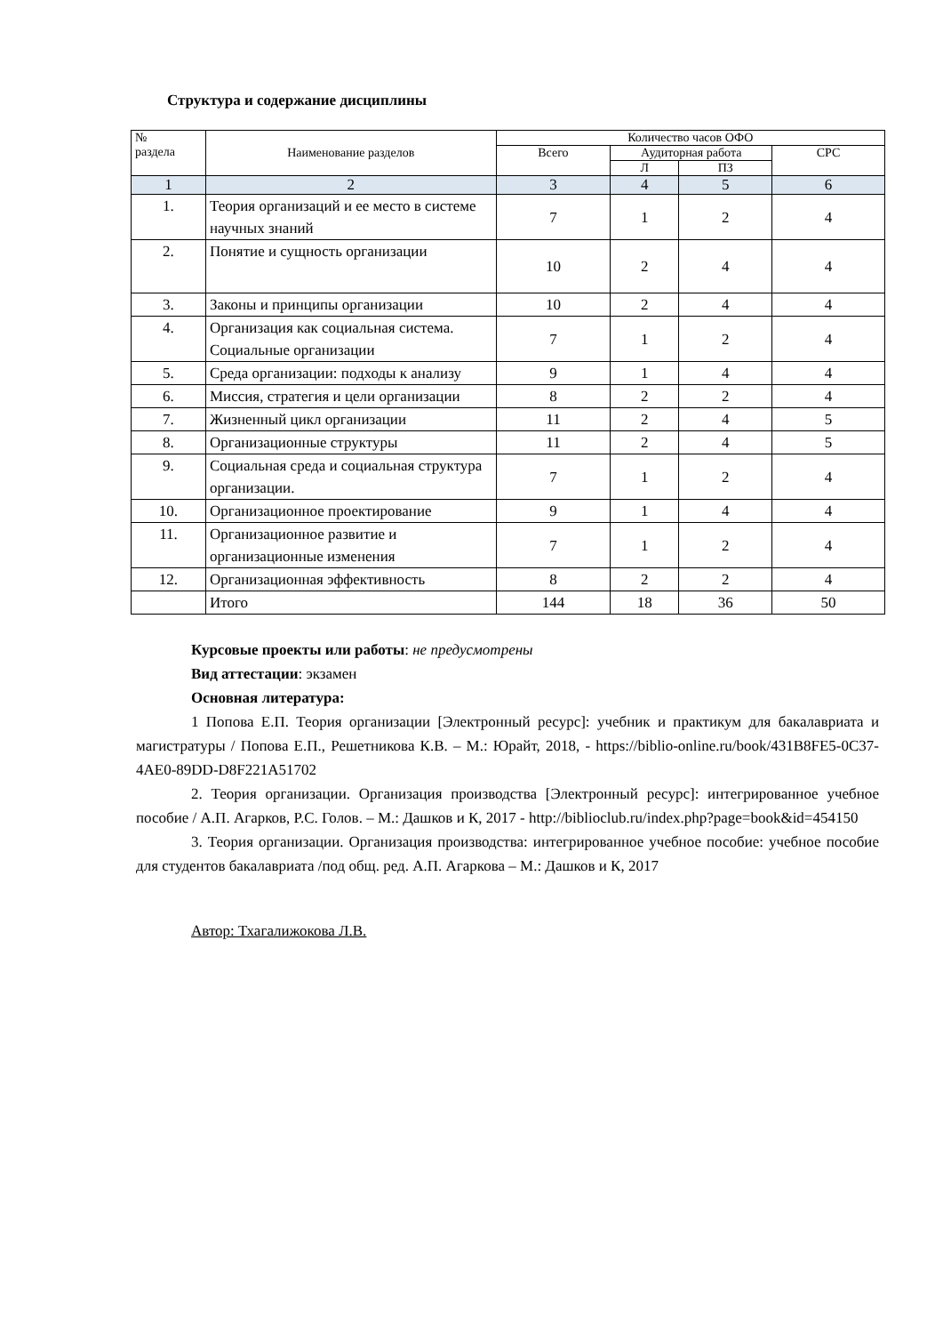Структура и содержание дисциплины
| № раздела | Наименование разделов | Количество часов ОФО | | | |
| --- | --- | --- | --- | --- | --- |
| | | Всего | Аудиторная работа | | СРС |
| | | | Л | ПЗ | |
| 1 | 2 | 3 | 4 | 5 | 6 |
| 1. | Теория организаций и ее место в системе научных знаний | 7 | 1 | 2 | 4 |
| 2. | Понятие и сущность организации | 10 | 2 | 4 | 4 |
| 3. | Законы и принципы организации | 10 | 2 | 4 | 4 |
| 4. | Организация как социальная система. Социальные организации | 7 | 1 | 2 | 4 |
| 5. | Среда организации: подходы к анализу | 9 | 1 | 4 | 4 |
| 6. | Миссия, стратегия и цели организации | 8 | 2 | 2 | 4 |
| 7. | Жизненный цикл организации | 11 | 2 | 4 | 5 |
| 8. | Организационные структуры | 11 | 2 | 4 | 5 |
| 9. | Социальная среда и социальная структура организации. | 7 | 1 | 2 | 4 |
| 10. | Организационное проектирование | 9 | 1 | 4 | 4 |
| 11. | Организационное развитие и организационные изменения | 7 | 1 | 2 | 4 |
| 12. | Организационная эффективность | 8 | 2 | 2 | 4 |
| | Итого | 144 | 18 | 36 | 50 |
Курсовые проекты или работы: не предусмотрены
Вид аттестации: экзамен
Основная литература:
1 Попова Е.П. Теория организации [Электронный ресурс]: учебник и практикум для бакалавриата и магистратуры / Попова Е.П., Решетникова К.В. – М.: Юрайт, 2018, - https://biblio-online.ru/book/431B8FE5-0C37-4AE0-89DD-D8F221A51702
2. Теория организации. Организация производства [Электронный ресурс]: интегрированное учебное пособие / А.П. Агарков, Р.С. Голов. – М.: Дашков и К, 2017 - http://biblioclub.ru/index.php?page=book&id=454150
3. Теория организации. Организация производства: интегрированное учебное пособие: учебное пособие для студентов бакалавриата /под общ. ред. А.П. Агаркова – М.: Дашков и К, 2017
Автор: Тхагалижокова Л.В.